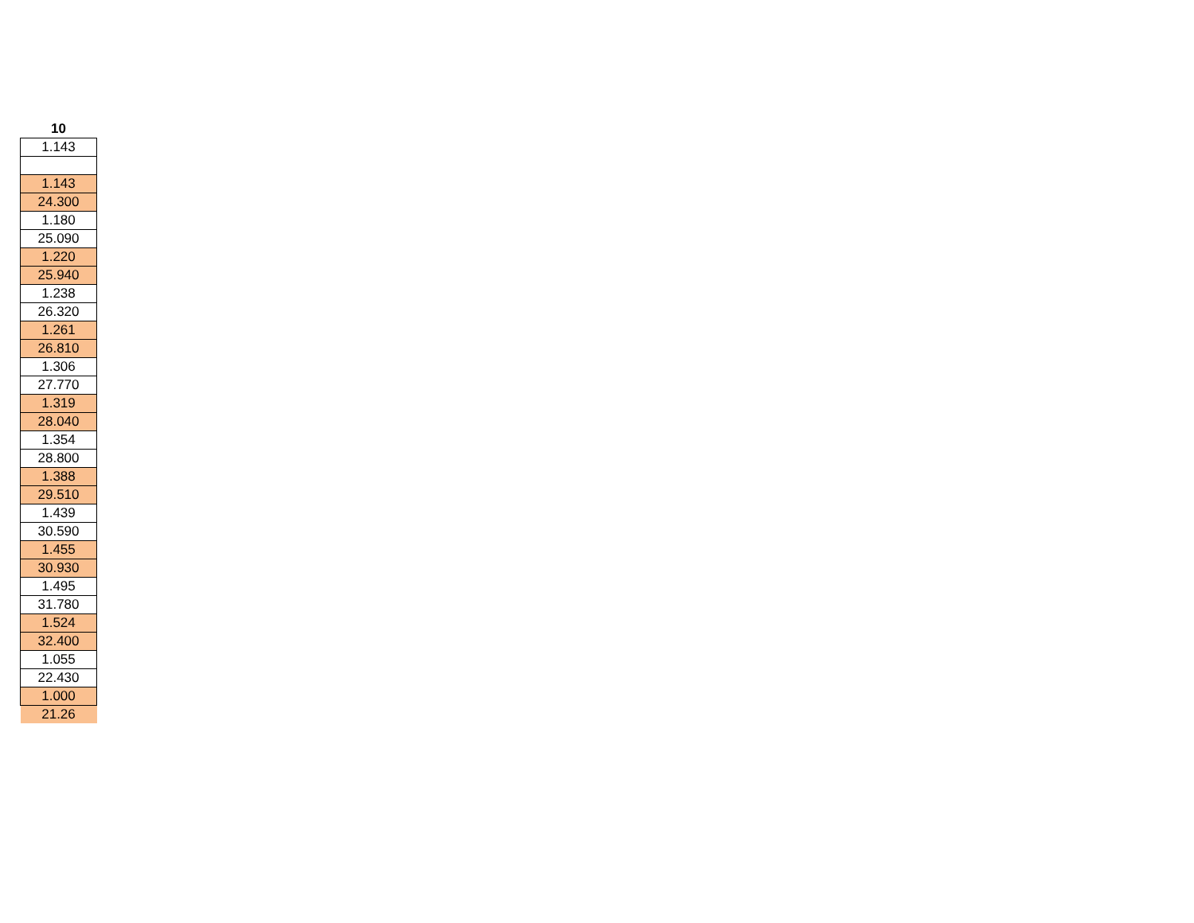| 10 |
| --- |
| 1.143 |
| 1.143 |
| 24.300 |
| 1.180 |
| 25.090 |
| 1.220 |
| 25.940 |
| 1.238 |
| 26.320 |
| 1.261 |
| 26.810 |
| 1.306 |
| 27.770 |
| 1.319 |
| 28.040 |
| 1.354 |
| 28.800 |
| 1.388 |
| 29.510 |
| 1.439 |
| 30.590 |
| 1.455 |
| 30.930 |
| 1.495 |
| 31.780 |
| 1.524 |
| 32.400 |
| 1.055 |
| 22.430 |
| 1.000 |
| 21.26 |